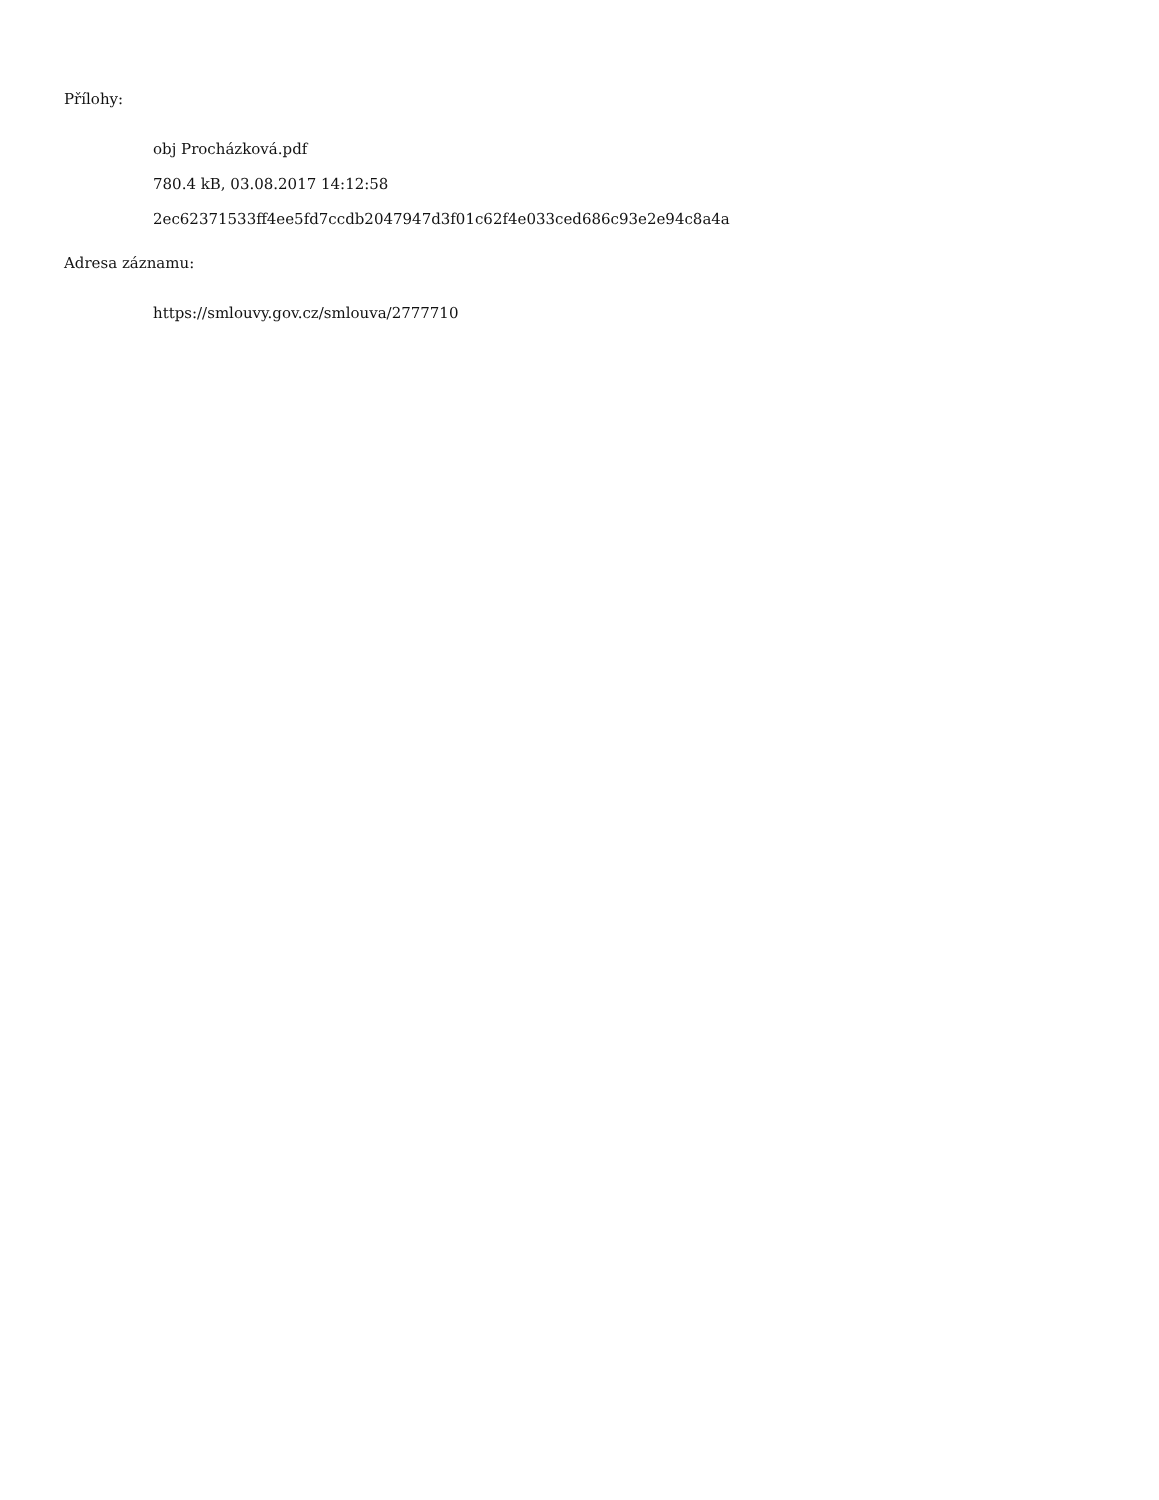Přílohy:
obj Procházková.pdf
780.4 kB, 03.08.2017 14:12:58
2ec62371533ff4ee5fd7ccdb2047947d3f01c62f4e033ced686c93e2e94c8a4a
Adresa záznamu:
https://smlouvy.gov.cz/smlouva/2777710